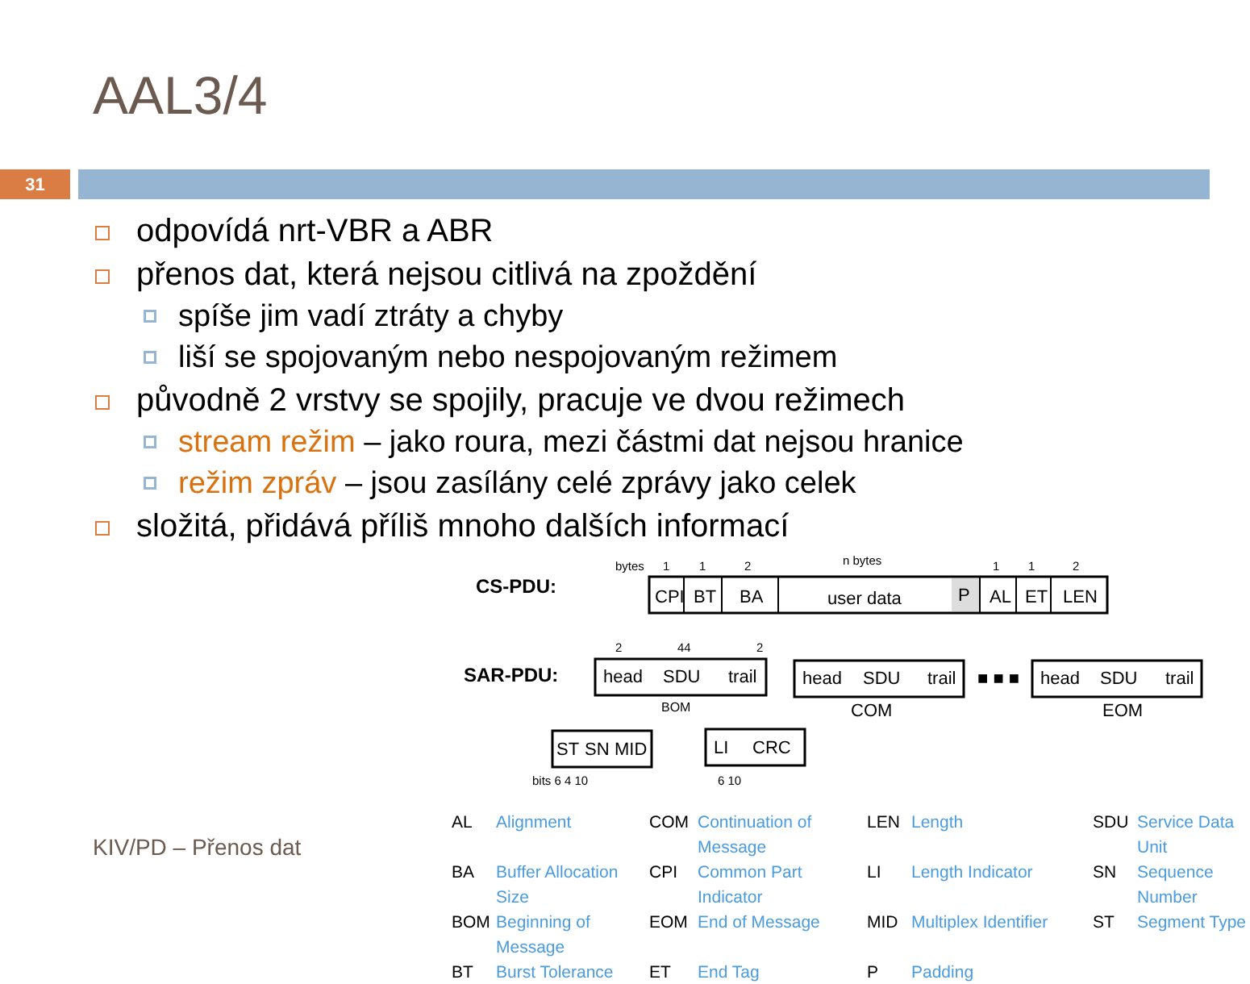AAL3/4
31
odpovídá nrt-VBR a ABR
přenos dat, která nejsou citlivá na zpoždění
spíše jim vadí ztráty a chyby
liší se spojovaným nebo nespojovaným režimem
původně 2 vrstvy se spojily, pracuje ve dvou režimech
stream režim – jako roura, mezi částmi dat nejsou hranice
režim zpráv – jsou zasílány celé zprávy jako celek
složitá, přidává příliš mnoho dalších informací
CS-PDU:
SAR-PDU:
bytes
1
1
2
n bytes
1
1
2
CPI
BT
BA
user data
P
AL
ET
LEN
2
44
2
head
SDU
trail
BOM
head
SDU
trail
COM
■ ■ ■
head
SDU
trail
EOM
ST
SN
MID
LI
CRC
bits 6 4 10
6 10
AL Alignment COM Continuation of Message LEN Length SDU Service Data Unit BA Buffer Allocation Size CPI Common Part Indicator LI Length Indicator SN Sequence Number BOM Beginning of Message EOM End of Message MID Multiplex Identifier ST Segment Type BT Burst Tolerance ET End Tag P Padding
KIV/PD – Přenos dat